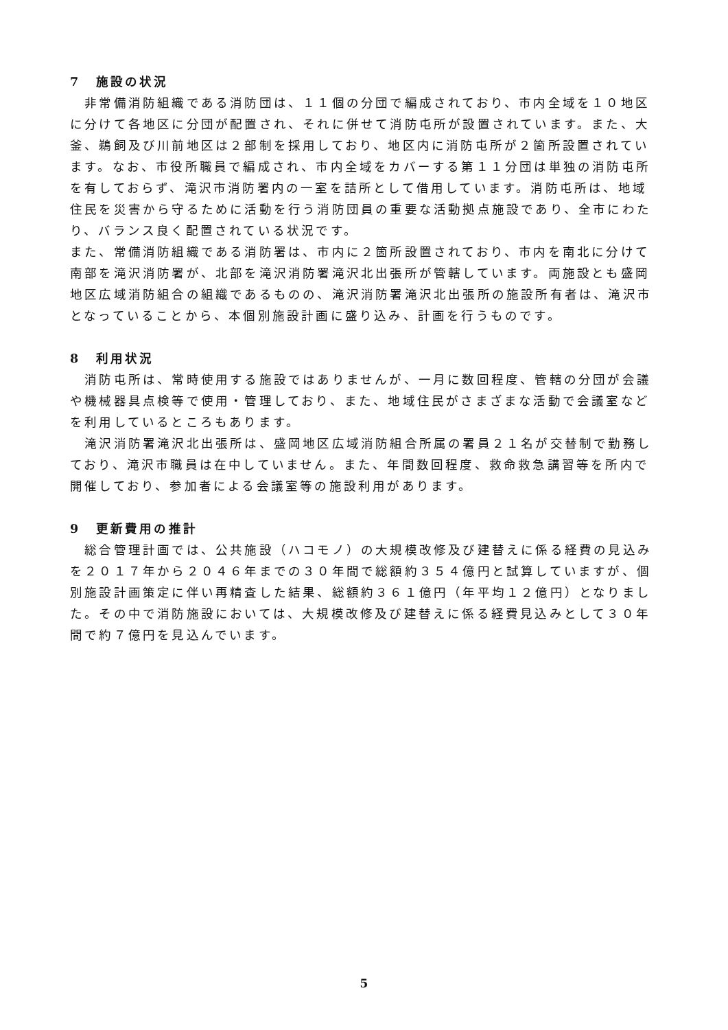7　施設の状況
　非常備消防組織である消防団は、１１個の分団で編成されており、市内全域を１０地区に分けて各地区に分団が配置され、それに併せて消防屯所が設置されています。また、大釜、鵜飼及び川前地区は２部制を採用しており、地区内に消防屯所が２箇所設置されています。なお、市役所職員で編成され、市内全域をカバーする第１１分団は単独の消防屯所を有しておらず、滝沢市消防署内の一室を詰所として借用しています。消防屯所は、地域住民を災害から守るために活動を行う消防団員の重要な活動拠点施設であり、全市にわたり、バランス良く配置されている状況です。
また、常備消防組織である消防署は、市内に２箇所設置されており、市内を南北に分けて南部を滝沢消防署が、北部を滝沢消防署滝沢北出張所が管轄しています。両施設とも盛岡地区広域消防組合の組織であるものの、滝沢消防署滝沢北出張所の施設所有者は、滝沢市となっていることから、本個別施設計画に盛り込み、計画を行うものです。
8　利用状況
　消防屯所は、常時使用する施設ではありませんが、一月に数回程度、管轄の分団が会議や機械器具点検等で使用・管理しており、また、地域住民がさまざまな活動で会議室などを利用しているところもあります。
　滝沢消防署滝沢北出張所は、盛岡地区広域消防組合所属の署員２１名が交替制で勤務しており、滝沢市職員は在中していません。また、年間数回程度、救命救急講習等を所内で開催しており、参加者による会議室等の施設利用があります。
9　更新費用の推計
　総合管理計画では、公共施設（ハコモノ）の大規模改修及び建替えに係る経費の見込みを２０１７年から２０４６年までの３０年間で総額約３５４億円と試算していますが、個別施設計画策定に伴い再精査した結果、総額約３６１億円（年平均１２億円）となりました。その中で消防施設においては、大規模改修及び建替えに係る経費見込みとして３０年間で約７億円を見込んでいます。
5